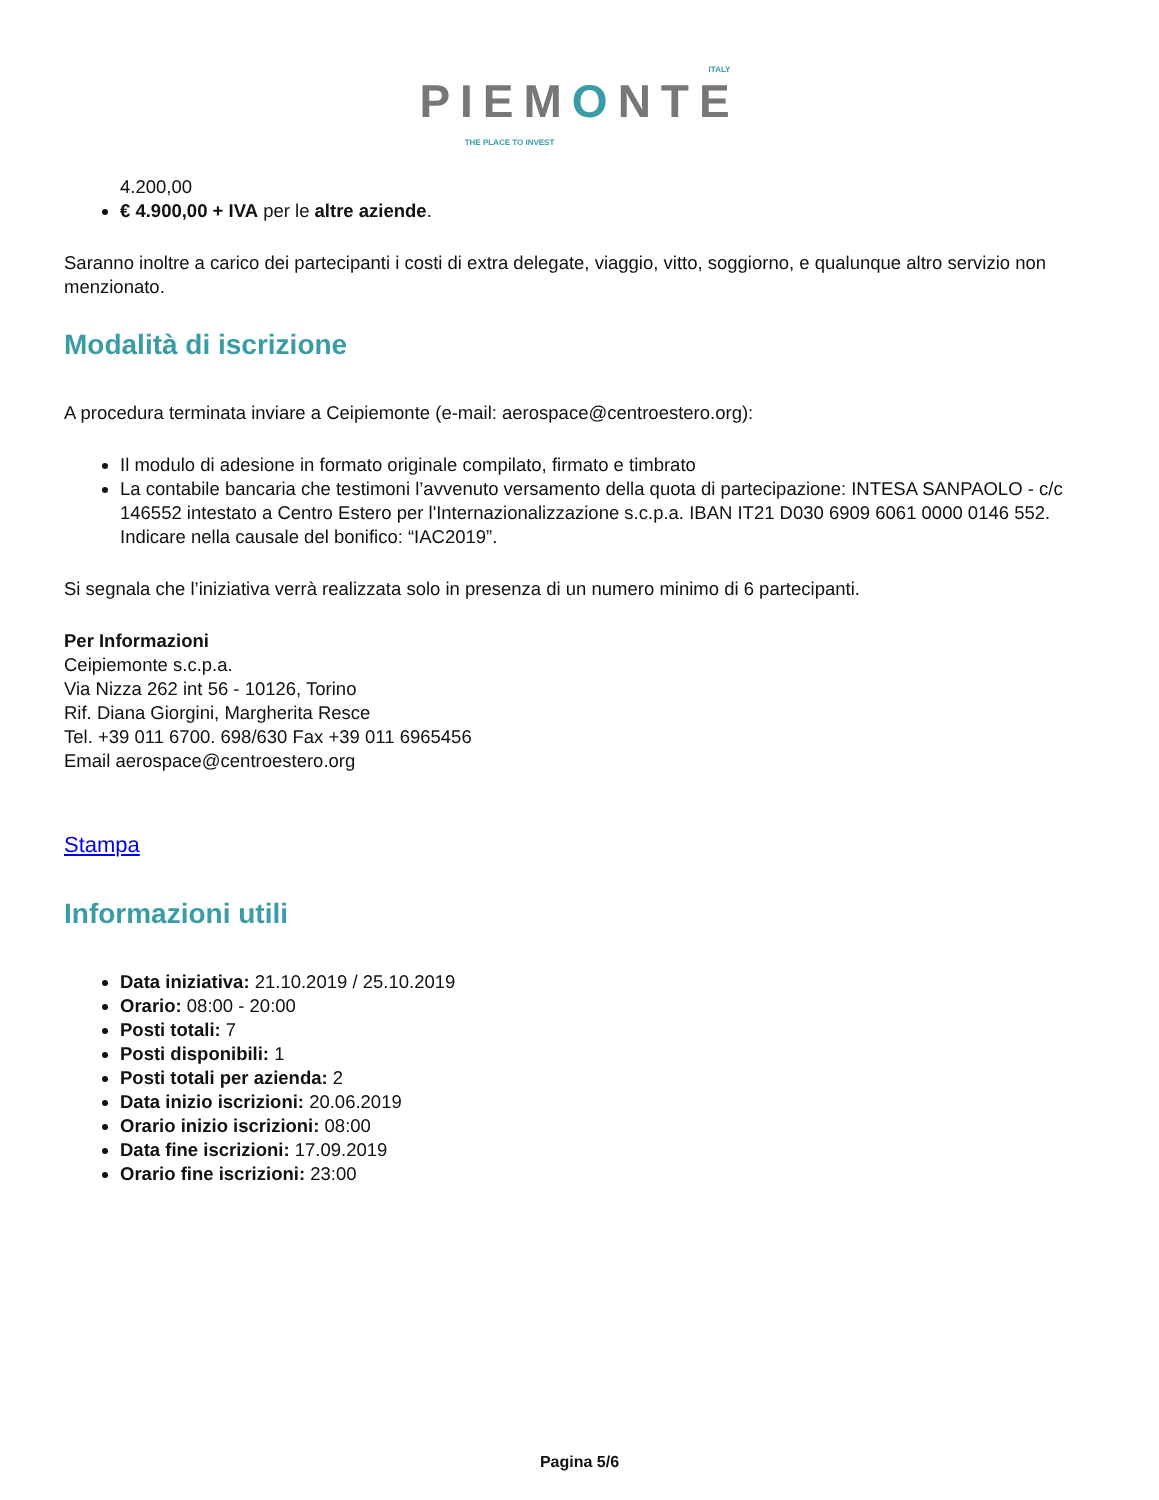ITALY
PIEMONTE
THE PLACE TO INVEST
4.200,00
€ 4.900,00 + IVA per le altre aziende.
Saranno inoltre a carico dei partecipanti i costi di extra delegate, viaggio, vitto, soggiorno, e qualunque altro servizio non menzionato.
Modalità di iscrizione
A procedura terminata inviare a Ceipiemonte (e-mail: aerospace@centroestero.org):
Il modulo di adesione in formato originale compilato, firmato e timbrato
La contabile bancaria che testimoni l’avvenuto versamento della quota di partecipazione: INTESA SANPAOLO - c/c 146552 intestato a Centro Estero per l'Internazionalizzazione s.c.p.a. IBAN IT21 D030 6909 6061 0000 0146 552. Indicare nella causale del bonifico: “IAC2019”.
Si segnala che l’iniziativa verrà realizzata solo in presenza di un numero minimo di 6 partecipanti.
Per Informazioni
Ceipiemonte s.c.p.a.
Via Nizza 262 int 56 - 10126, Torino
Rif. Diana Giorgini, Margherita Resce
Tel. +39 011 6700. 698/630 Fax +39 011 6965456
Email aerospace@centroestero.org
Stampa
Informazioni utili
Data iniziativa: 21.10.2019 / 25.10.2019
Orario: 08:00 - 20:00
Posti totali: 7
Posti disponibili: 1
Posti totali per azienda: 2
Data inizio iscrizioni: 20.06.2019
Orario inizio iscrizioni: 08:00
Data fine iscrizioni: 17.09.2019
Orario fine iscrizioni: 23:00
Pagina 5/6